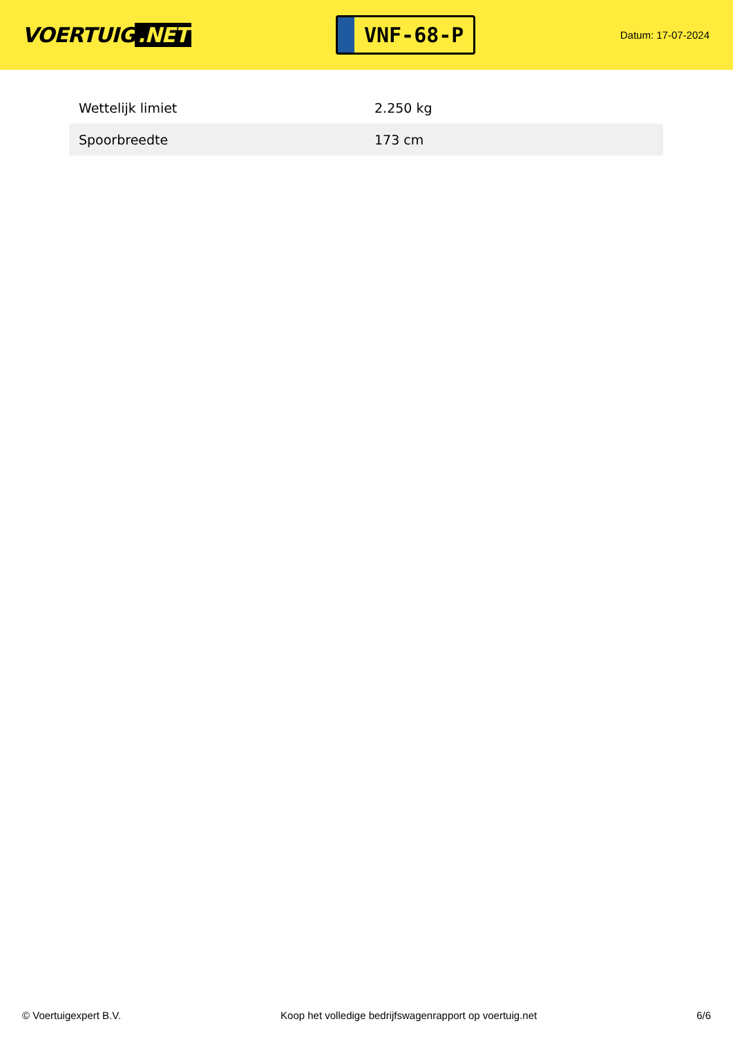VOERTUIG.NET
VNF-68-P
Datum: 17-07-2024
| Wettelijk limiet | 2.250 kg |
| Spoorbreedte | 173 cm |
© Voertuigexpert B.V. Koop het volledige bedrijfswagenrapport op voertuig.net 6/6